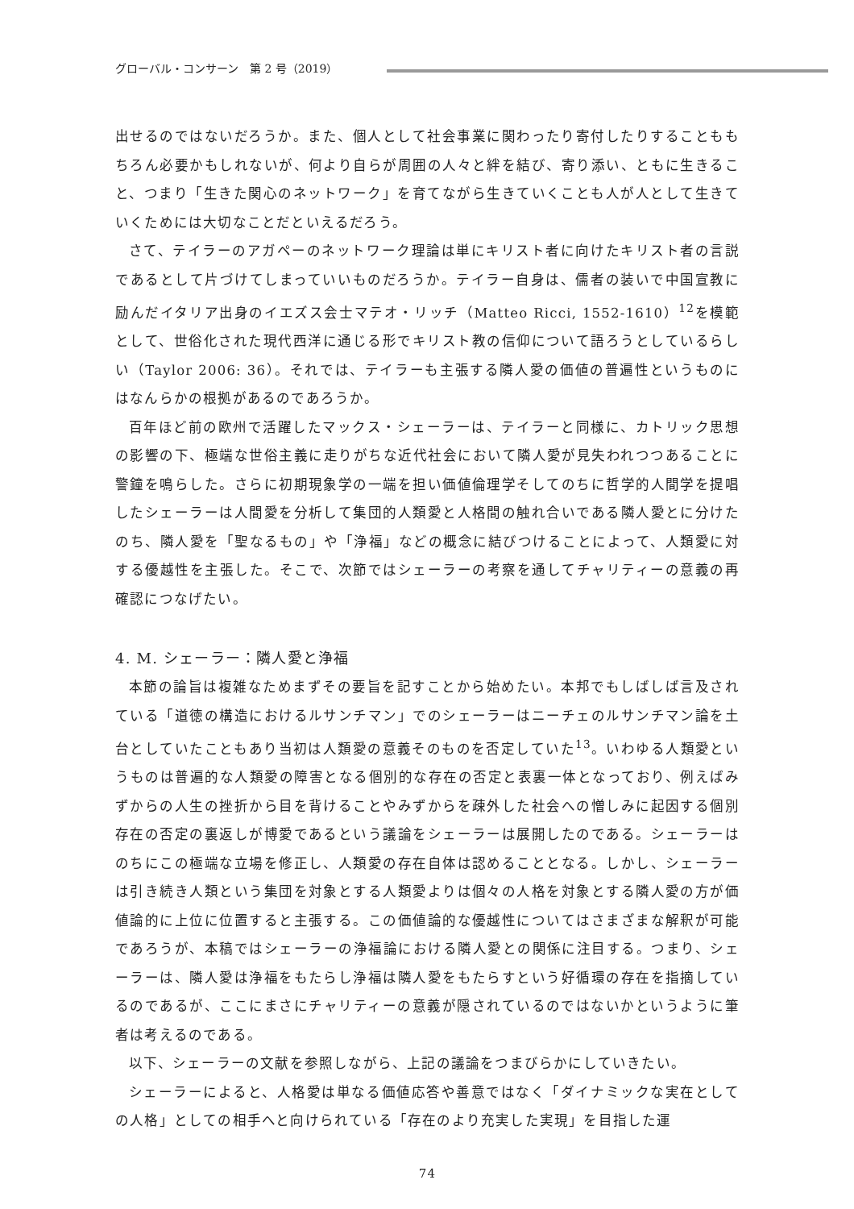グローバル・コンサーン　第 2 号（2019）
出せるのではないだろうか。また、個人として社会事業に関わったり寄付したりすることももちろん必要かもしれないが、何より自らが周囲の人々と絆を結び、寄り添い、ともに生きること、つまり「生きた関心のネットワーク」を育てながら生きていくことも人が人として生きていくためには大切なことだといえるだろう。
さて、テイラーのアガペーのネットワーク理論は単にキリスト者に向けたキリスト者の言説であるとして片づけてしまっていいものだろうか。テイラー自身は、儒者の装いで中国宣教に励んだイタリア出身のイエズス会士マテオ・リッチ（Matteo Ricci, 1552-1610）<sup>12</sup>を模範として、世俗化された現代西洋に通じる形でキリスト教の信仰について語ろうとしているらしい（Taylor 2006: 36）。それでは、テイラーも主張する隣人愛の価値の普遍性というものにはなんらかの根拠があるのであろうか。
百年ほど前の欧州で活躍したマックス・シェーラーは、テイラーと同様に、カトリック思想の影響の下、極端な世俗主義に走りがちな近代社会において隣人愛が見失われつつあることに警鐘を鳴らした。さらに初期現象学の一端を担い価値倫理学そしてのちに哲学的人間学を提唱したシェーラーは人間愛を分析して集団的人類愛と人格間の触れ合いである隣人愛とに分けたのち、隣人愛を「聖なるもの」や「浄福」などの概念に結びつけることによって、人類愛に対する優越性を主張した。そこで、次節ではシェーラーの考察を通してチャリティーの意義の再確認につなげたい。
4. M. シェーラー：隣人愛と浄福
本節の論旨は複雑なためまずその要旨を記すことから始めたい。本邦でもしばしば言及されている「道徳の構造におけるルサンチマン」でのシェーラーはニーチェのルサンチマン論を土台としていたこともあり当初は人類愛の意義そのものを否定していた<sup>13</sup>。いわゆる人類愛というものは普遍的な人類愛の障害となる個別的な存在の否定と表裏一体となっており、例えばみずからの人生の挫折から目を背けることやみずからを疎外した社会への憎しみに起因する個別存在の否定の裏返しが博愛であるという議論をシェーラーは展開したのである。シェーラーはのちにこの極端な立場を修正し、人類愛の存在自体は認めることとなる。しかし、シェーラーは引き続き人類という集団を対象とする人類愛よりは個々の人格を対象とする隣人愛の方が価値論的に上位に位置すると主張する。この価値論的な優越性についてはさまざまな解釈が可能であろうが、本稿ではシェーラーの浄福論における隣人愛との関係に注目する。つまり、シェーラーは、隣人愛は浄福をもたらし浄福は隣人愛をもたらすという好循環の存在を指摘しているのであるが、ここにまさにチャリティーの意義が隠されているのではないかというように筆者は考えるのである。
以下、シェーラーの文献を参照しながら、上記の議論をつまびらかにしていきたい。
シェーラーによると、人格愛は単なる価値応答や善意ではなく「ダイナミックな実在としての人格」としての相手へと向けられている「存在のより充実した実現」を目指した運
74